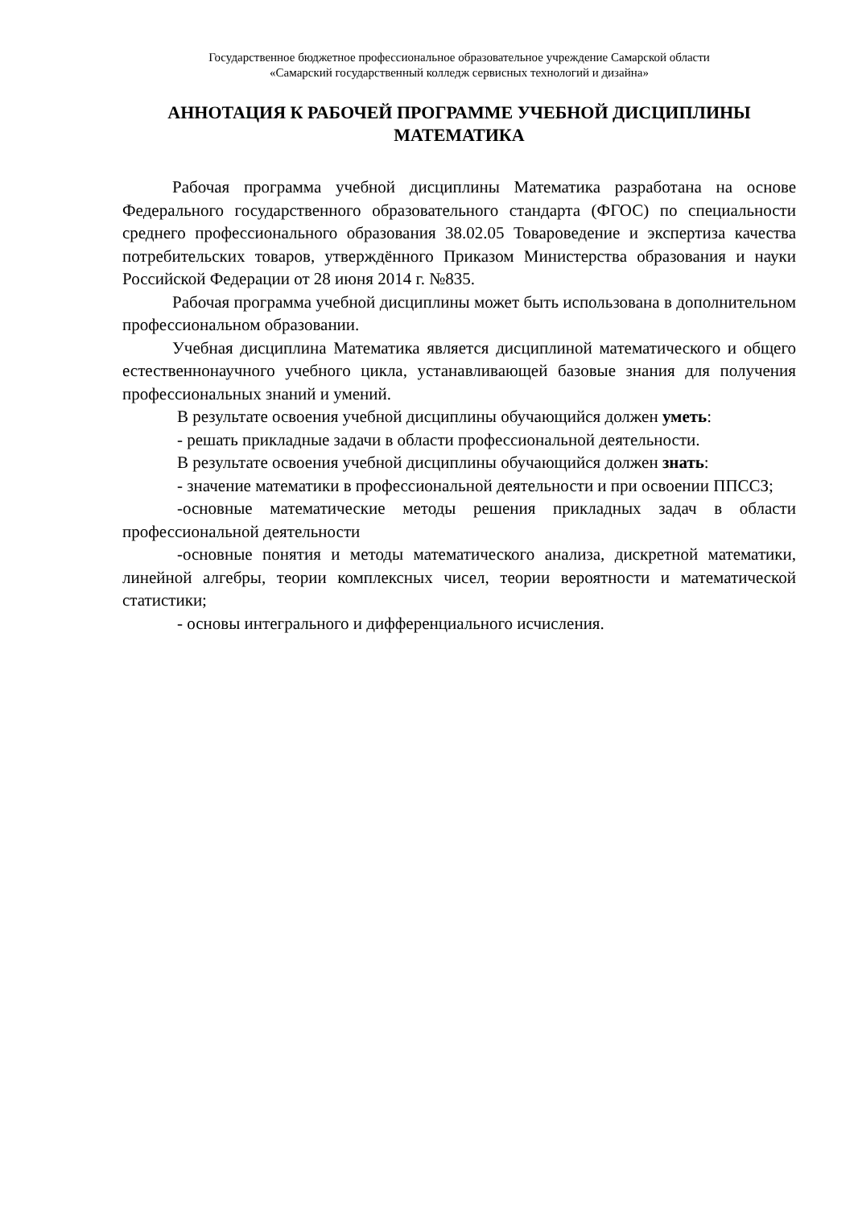Государственное бюджетное профессиональное образовательное учреждение Самарской области
«Самарский государственный колледж сервисных технологий и дизайна»
АННОТАЦИЯ К РАБОЧЕЙ ПРОГРАММЕ УЧЕБНОЙ ДИСЦИПЛИНЫ
МАТЕМАТИКА
Рабочая программа учебной дисциплины Математика разработана на основе Федерального государственного образовательного стандарта (ФГОС) по специальности среднего профессионального образования 38.02.05 Товароведение и экспертиза качества потребительских товаров, утверждённого Приказом Министерства образования и науки Российской Федерации от 28 июня 2014 г. №835.
Рабочая программа учебной дисциплины может быть использована в дополнительном профессиональном образовании.
Учебная дисциплина Математика является дисциплиной математического и общего естественнонаучного учебного цикла, устанавливающей базовые знания для получения профессиональных знаний и умений.
В результате освоения учебной дисциплины обучающийся должен уметь:
- решать прикладные задачи в области профессиональной деятельности.
В результате освоения учебной дисциплины обучающийся должен знать:
- значение математики в профессиональной деятельности и при освоении ППССЗ;
-основные математические методы решения прикладных задач в области профессиональной деятельности
-основные понятия и методы математического анализа, дискретной математики, линейной алгебры, теории комплексных чисел, теории вероятности и математической статистики;
- основы интегрального и дифференциального исчисления.